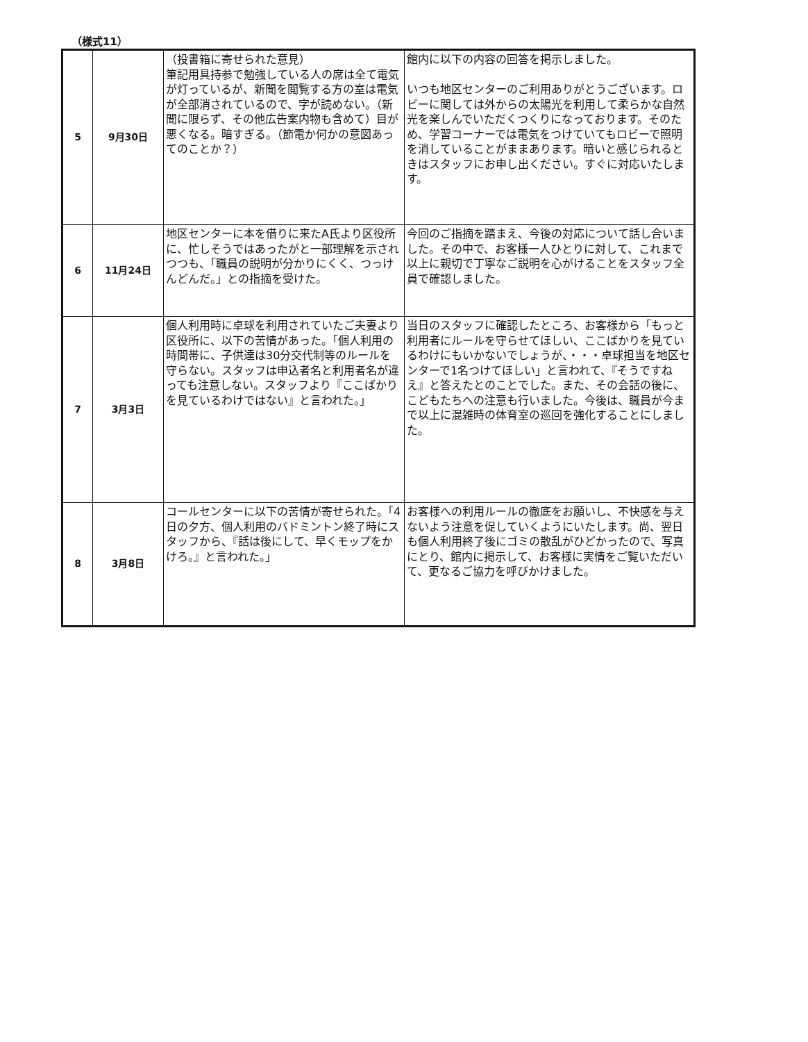（様式11）
| 5 | 9月30日 | （投書箱に寄せられた意見） 筆記用具持参で勉強している人の席は全て電気が灯っているが、新聞を閲覧する方の室は電気が全部消されているので、字が読めない。（新聞に限らず、その他広告案内物も含めて）目が悪くなる。暗すぎる。（節電か何かの意図あってのことか？） | 館内に以下の内容の回答を掲示しました。 いつも地区センターのご利用ありがとうございます。ロビーに関しては外からの太陽光を利用して柔らかな自然光を楽しんでいただくつくりになっております。そのため、学習コーナーでは電気をつけていてもロビーで照明を消していることがままあります。暗いと感じられるときはスタッフにお申し出ください。すぐに対応いたします。 |
| 6 | 11月24日 | 地区センターに本を借りに来たA氏より区役所に、忙しそうではあったがと一部理解を示されつつも、「職員の説明が分かりにくく、つっけんどんだ。」との指摘を受けた。 | 今回のご指摘を踏まえ、今後の対応について話し合いました。その中で、お客様一人ひとりに対して、これまで以上に親切で丁寧なご説明を心がけることをスタッフ全員で確認しました。 |
| 7 | 3月3日 | 個人利用時に卓球を利用されていたご夫妻より区役所に、以下の苦情があった。「個人利用の時間帯に、子供達は30分交代制等のルールを守らない。スタッフは申込者名と利用者名が違っても注意しない。スタッフより『ここばかりを見ているわけではない』と言われた。」 | 当日のスタッフに確認したところ、お客様から「もっと利用者にルールを守らせてほしい、ここばかりを見ているわけにもいかないでしょうが、・・・卓球担当を地区センターで1名つけてほしい」と言われて、『そうですねえ』と答えたとのことでした。また、その会話の後に、こどもたちへの注意も行いました。今後は、職員が今まで以上に混雑時の体育室の巡回を強化することにしました。 |
| 8 | 3月8日 | コールセンターに以下の苦情が寄せられた。「4日の夕方、個人利用のバドミントン終了時にスタッフから、『話は後にして、早くモップをかけろ。』と言われた。」 | お客様への利用ルールの徹底をお願いし、不快感を与えないよう注意を促していくようにいたします。尚、翌日も個人利用終了後にゴミの散乱がひどかったので、写真にとり、館内に掲示して、お客様に実情をご覧いただいて、更なるご協力を呼びかけました。 |